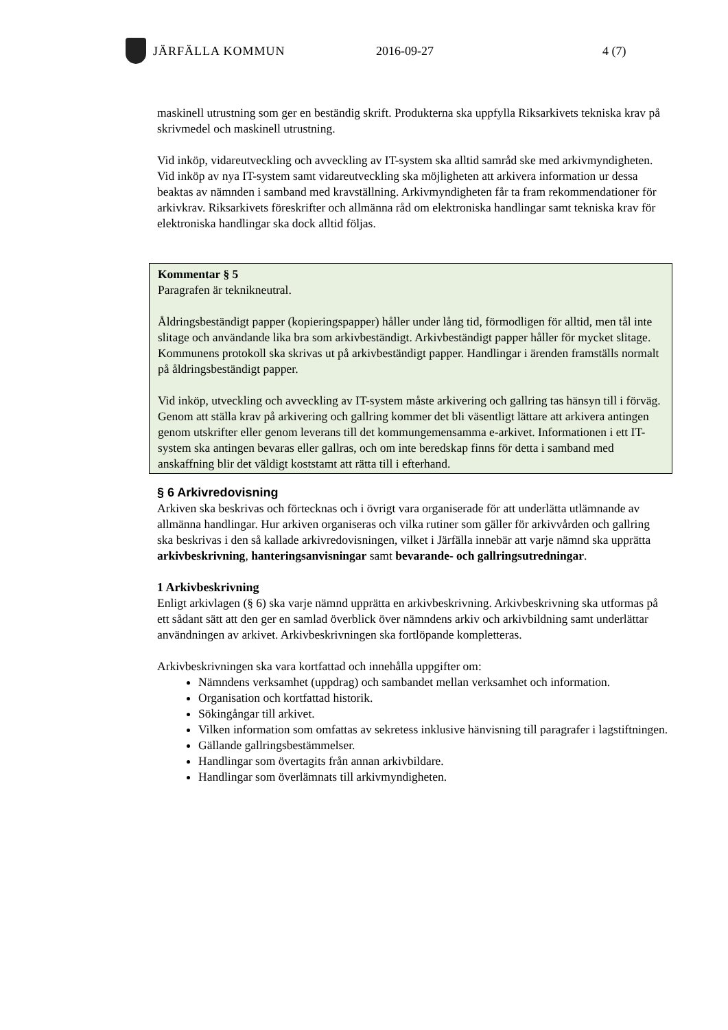JÄRFÄLLA KOMMUN 2016-09-27 4 (7)
maskinell utrustning som ger en beständig skrift. Produkterna ska uppfylla Riksarkivets tekniska krav på skrivmedel och maskinell utrustning.
Vid inköp, vidareutveckling och avveckling av IT-system ska alltid samråd ske med arkivmyndigheten. Vid inköp av nya IT-system samt vidareutveckling ska möjligheten att arkivera information ur dessa beaktas av nämnden i samband med kravställning. Arkivmyndigheten får ta fram rekommendationer för arkivkrav. Riksarkivets föreskrifter och allmänna råd om elektroniska handlingar samt tekniska krav för elektroniska handlingar ska dock alltid följas.
Kommentar § 5
Paragrafen är teknikneutral.
Åldringsbeständigt papper (kopieringspapper) håller under lång tid, förmodligen för alltid, men tål inte slitage och användande lika bra som arkivbeständigt. Arkivbeständigt papper håller för mycket slitage. Kommunens protokoll ska skrivas ut på arkivbeständigt papper. Handlingar i ärenden framställs normalt på åldringsbeständigt papper.
Vid inköp, utveckling och avveckling av IT-system måste arkivering och gallring tas hänsyn till i förväg. Genom att ställa krav på arkivering och gallring kommer det bli väsentligt lättare att arkivera antingen genom utskrifter eller genom leverans till det kommungemensamma e-arkivet. Informationen i ett IT-system ska antingen bevaras eller gallras, och om inte beredskap finns för detta i samband med anskaffning blir det väldigt koststamt att rätta till i efterhand.
§ 6 Arkivredovisning
Arkiven ska beskrivas och förtecknas och i övrigt vara organiserade för att underlätta utlämnande av allmänna handlingar. Hur arkiven organiseras och vilka rutiner som gäller för arkivvården och gallring ska beskrivas i den så kallade arkivredovisningen, vilket i Järfälla innebär att varje nämnd ska upprätta arkivbeskrivning, hanteringsanvisningar samt bevarande- och gallringsutredningar.
1 Arkivbeskrivning
Enligt arkivlagen (§ 6) ska varje nämnd upprätta en arkivbeskrivning. Arkivbeskrivning ska utformas på ett sådant sätt att den ger en samlad överblick över nämndens arkiv och arkivbildning samt underlättar användningen av arkivet. Arkivbeskrivningen ska fortlöpande kompletteras.
Arkivbeskrivningen ska vara kortfattad och innehålla uppgifter om:
Nämndens verksamhet (uppdrag) och sambandet mellan verksamhet och information.
Organisation och kortfattad historik.
Sökingångar till arkivet.
Vilken information som omfattas av sekretess inklusive hänvisning till paragrafer i lagstiftningen.
Gällande gallringsbestämmelser.
Handlingar som övertagits från annan arkivbildare.
Handlingar som överlämnats till arkivmyndigheten.